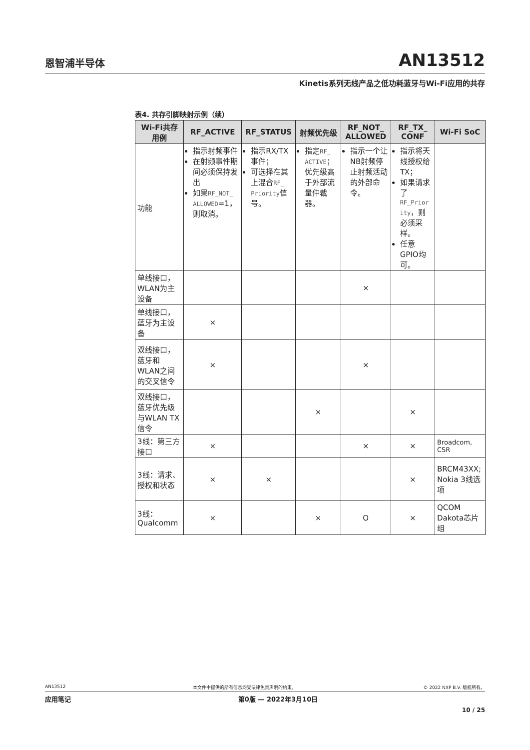恩智浦半导体 AN13512
Kinetis系列无线产品之低功耗蓝牙与Wi-Fi应用的共存
表4. 共存引脚映射示例（续）
| Wi-Fi共存用例 | RF_ACTIVE | RF_STATUS | 射频优先级 | RF_NOT_ ALLOWED | RF_TX_ CONF | Wi-Fi SoC |
| --- | --- | --- | --- | --- | --- | --- |
| 功能 | 指示射频事件 在射频事件期间必须保持发出 如果 RF_NOT_ ALLOWED =1，则取消。 | 指示RX/TX事件； 可选择在其上混合 RF_ Priority 信号。 | 指定 RF_ ACTIVE ；优先级高于外部流量仲裁器。 | 指示一个让NB射频停止射频活动的外部命令。 | 指示将天线授权给TX； 如果请求了 RF_Prior ity ，则必须采样。 任意GPIO均可。 | |
| 单线接口，WLAN为主设备 | | | | × | | |
| 单线接口，蓝牙为主设备 | × | | | | | |
| 双线接口，蓝牙和WLAN之间的交叉信令 | × | | | × | | |
| 双线接口，蓝牙优先级与WLAN TX信令 | | | × | | × | |
| 3线：第三方接口 | × | | | × | × | Broadcom, CSR |
| 3线：请求、授权和状态 | × | × | | | × | BRCM43XX; Nokia 3线选项 |
| 3线：Qualcomm | × | | × | O | × | QCOM Dakota芯片组 |
AN13512 本文件中提供的所有信息均受法律免责声明的约束。 © 2022 NXP B.V. 版权所有。
应用笔记 第0版 — 2022年3月10日
10 / 25